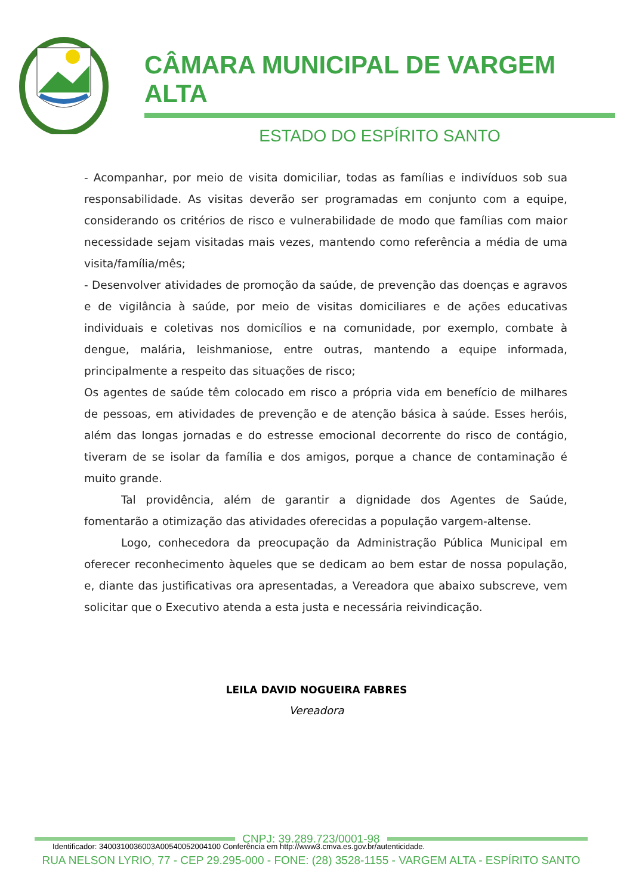CÂMARA MUNICIPAL DE VARGEM ALTA
ESTADO DO ESPÍRITO SANTO
- Acompanhar, por meio de visita domiciliar, todas as famílias e indivíduos sob sua responsabilidade. As visitas deverão ser programadas em conjunto com a equipe, considerando os critérios de risco e vulnerabilidade de modo que famílias com maior necessidade sejam visitadas mais vezes, mantendo como referência a média de uma visita/família/mês;
- Desenvolver atividades de promoção da saúde, de prevenção das doenças e agravos e de vigilância à saúde, por meio de visitas domiciliares e de ações educativas individuais e coletivas nos domicílios e na comunidade, por exemplo, combate à dengue, malária, leishmaniose, entre outras, mantendo a equipe informada, principalmente a respeito das situações de risco;
Os agentes de saúde têm colocado em risco a própria vida em benefício de milhares de pessoas, em atividades de prevenção e de atenção básica à saúde. Esses heróis, além das longas jornadas e do estresse emocional decorrente do risco de contágio, tiveram de se isolar da família e dos amigos, porque a chance de contaminação é muito grande.
Tal providência, além de garantir a dignidade dos Agentes de Saúde, fomentarão a otimização das atividades oferecidas a população vargem-altense.
Logo, conhecedora da preocupação da Administração Pública Municipal em oferecer reconhecimento àqueles que se dedicam ao bem estar de nossa população, e, diante das justificativas ora apresentadas, a Vereadora que abaixo subscreve, vem solicitar que o Executivo atenda a esta justa e necessária reivindicação.
LEILA DAVID NOGUEIRA FABRES
Vereadora
CNPJ: 39.289.723/0001-98
RUA NELSON LYRIO, 77 - CEP 29.295-000 - FONE: (28) 3528-1155 - VARGEM ALTA - ESPÍRITO SANTO
Identificador: 3400310036003A00540052004100 Conferência em http://www3.cmva.es.gov.br/autenticidade.